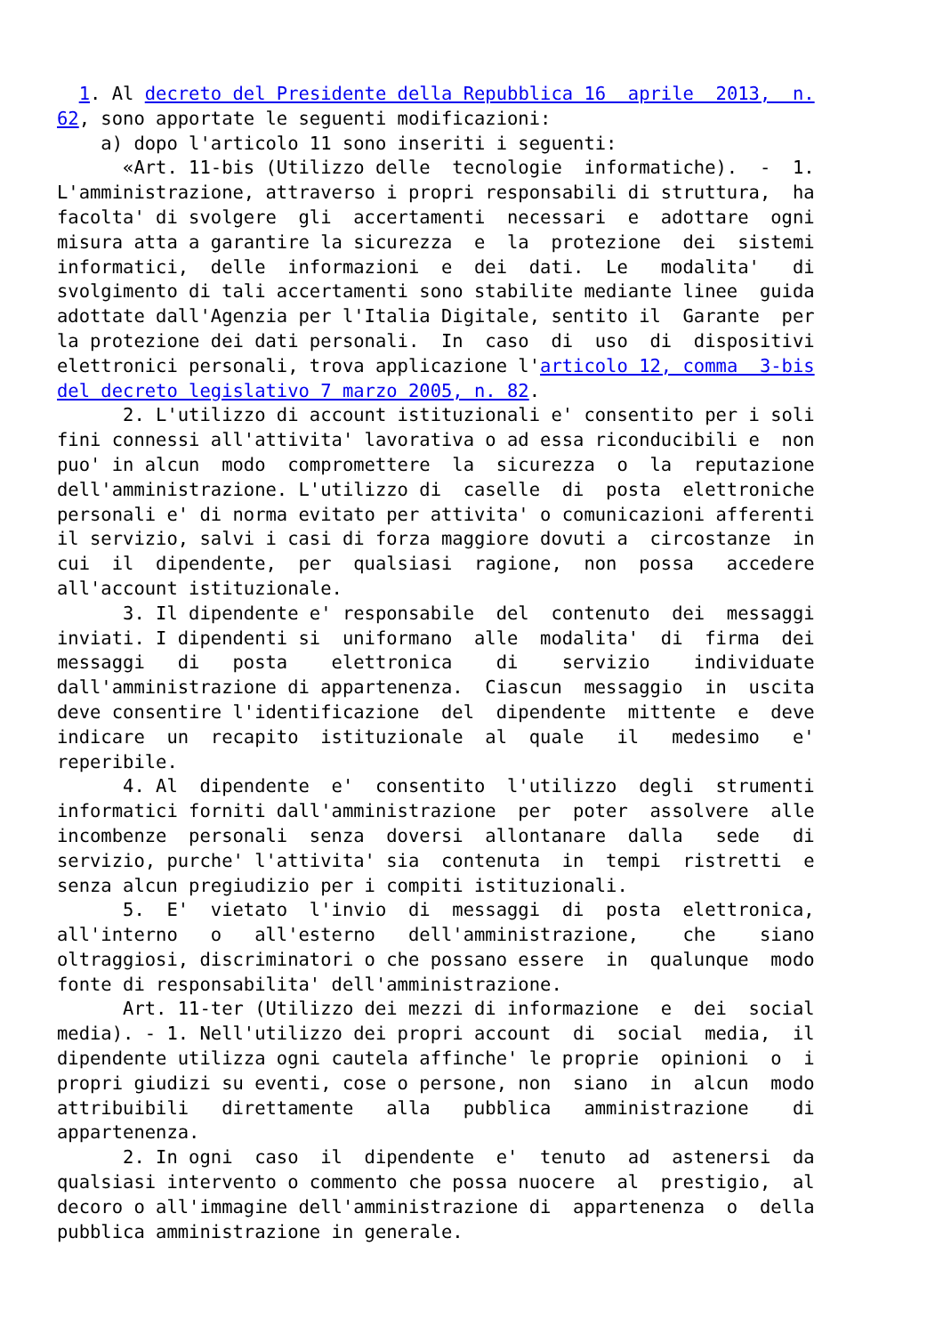1. Al decreto del Presidente della Repubblica 16  aprile  2013,  n.
62, sono apportate le seguenti modificazioni: 
    a) dopo l'articolo 11 sono inseriti i seguenti: 
      «Art. 11-bis (Utilizzo delle  tecnologie  informatiche).  -  1.
L'amministrazione, attraverso i propri responsabili di struttura,  ha
facolta' di svolgere  gli  accertamenti  necessari  e  adottare  ogni
misura atta a garantire la sicurezza  e  la  protezione  dei  sistemi
informatici,  delle  informazioni  e  dei  dati.  Le   modalita'   di
svolgimento di tali accertamenti sono stabilite mediante linee  guida
adottate dall'Agenzia per l'Italia Digitale, sentito il  Garante  per
la protezione dei dati personali.  In  caso  di  uso  di  dispositivi
elettronici personali, trova applicazione l'articolo 12, comma  3-bis
del decreto legislativo 7 marzo 2005, n. 82. 
      2. L'utilizzo di account istituzionali e' consentito per i soli
fini connessi all'attivita' lavorativa o ad essa riconducibili e  non
puo' in alcun  modo  compromettere  la  sicurezza  o  la  reputazione
dell'amministrazione. L'utilizzo di  caselle  di  posta  elettroniche
personali e' di norma evitato per attivita' o comunicazioni afferenti
il servizio, salvi i casi di forza maggiore dovuti a  circostanze  in
cui  il  dipendente,  per  qualsiasi  ragione,  non  possa   accedere
all'account istituzionale. 
      3. Il dipendente e' responsabile  del  contenuto  dei  messaggi
inviati. I dipendenti si  uniformano  alle  modalita'  di  firma  dei
messaggi   di   posta    elettronica    di    servizio    individuate
dall'amministrazione di appartenenza.  Ciascun  messaggio  in  uscita
deve consentire l'identificazione  del  dipendente  mittente  e  deve
indicare  un  recapito  istituzionale  al  quale   il   medesimo   e'
reperibile. 
      4. Al  dipendente  e'  consentito  l'utilizzo  degli  strumenti
informatici forniti dall'amministrazione  per  poter  assolvere  alle
incombenze  personali  senza  doversi  allontanare  dalla   sede   di
servizio, purche' l'attivita' sia  contenuta  in  tempi  ristretti  e
senza alcun pregiudizio per i compiti istituzionali. 
      5.  E'  vietato  l'invio  di  messaggi  di  posta  elettronica,
all'interno   o   all'esterno   dell'amministrazione,    che    siano
oltraggiosi, discriminatori o che possano essere  in  qualunque  modo
fonte di responsabilita' dell'amministrazione. 
      Art. 11-ter (Utilizzo dei mezzi di informazione  e  dei  social
media). - 1. Nell'utilizzo dei propri account  di  social  media,  il
dipendente utilizza ogni cautela affinche' le proprie  opinioni  o  i
propri giudizi su eventi, cose o persone, non  siano  in  alcun  modo
attribuibili   direttamente   alla   pubblica   amministrazione    di
appartenenza. 
      2. In ogni  caso  il  dipendente  e'  tenuto  ad  astenersi  da
qualsiasi intervento o commento che possa nuocere  al  prestigio,  al
decoro o all'immagine dell'amministrazione di  appartenenza  o  della
pubblica amministrazione in generale.